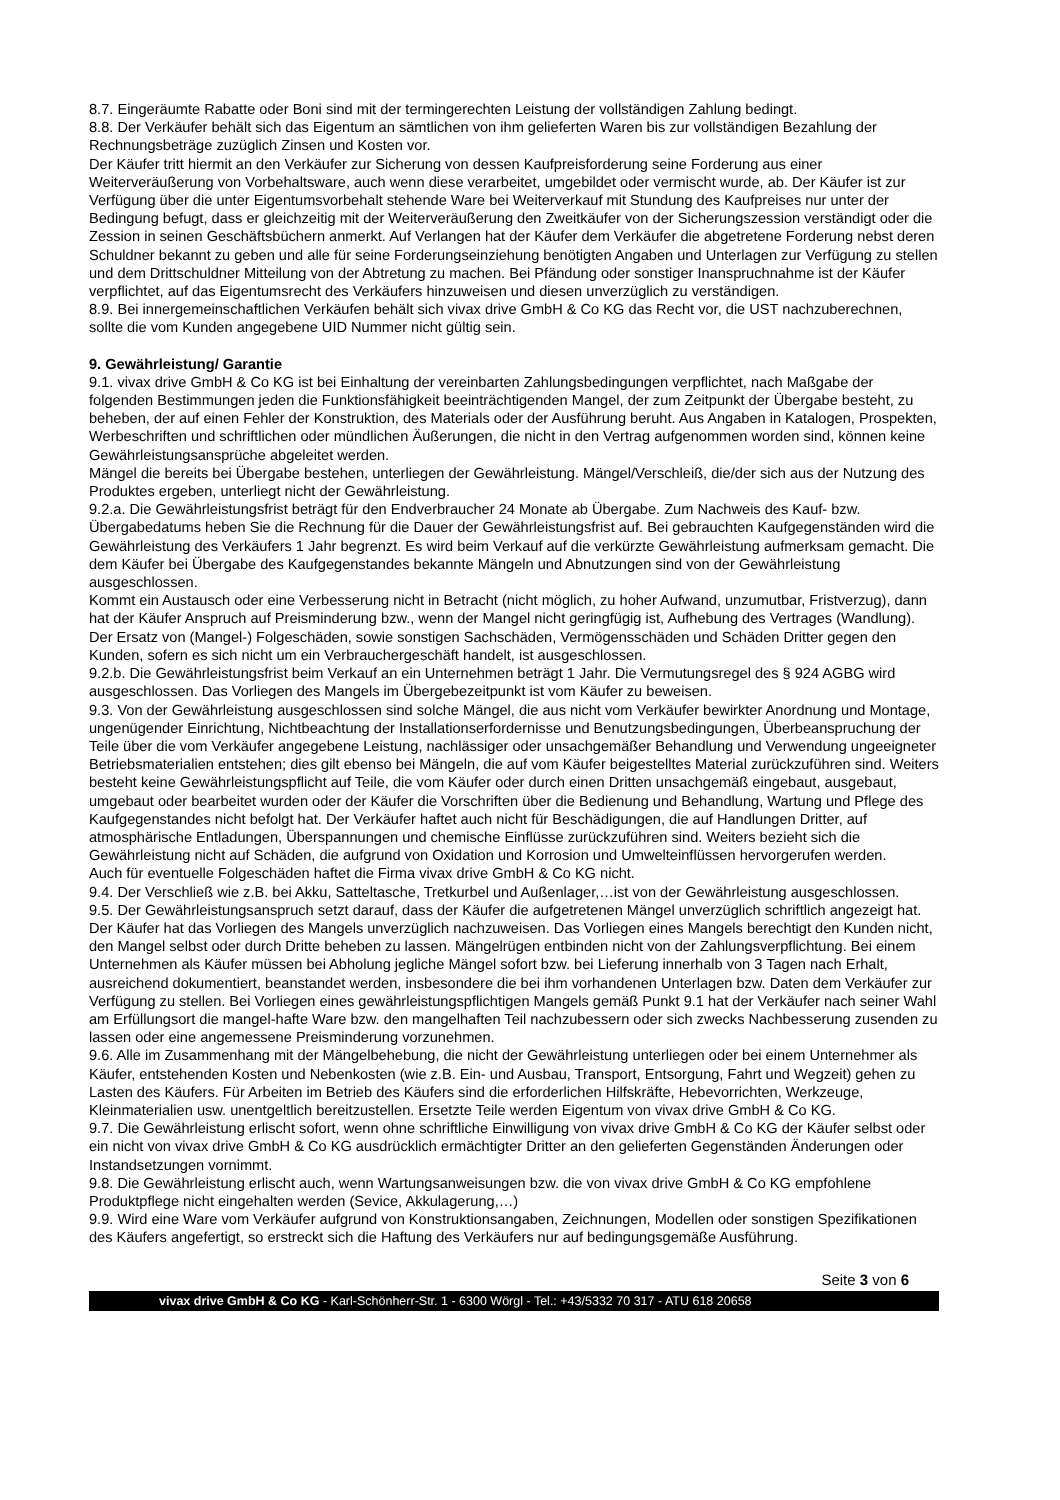8.7. Eingeräumte Rabatte oder Boni sind mit der termingerechten Leistung der vollständigen Zahlung bedingt.
8.8. Der Verkäufer behält sich das Eigentum an sämtlichen von ihm gelieferten Waren bis zur vollständigen Bezahlung der Rechnungsbeträge zuzüglich Zinsen und Kosten vor.
Der Käufer tritt hiermit an den Verkäufer zur Sicherung von dessen Kaufpreisforderung seine Forderung aus einer Weiterveräußerung von Vorbehaltsware, auch wenn diese verarbeitet, umgebildet oder vermischt wurde, ab. Der Käufer ist zur Verfügung über die unter Eigentumsvorbehalt stehende Ware bei Weiterverkauf mit Stundung des Kaufpreises nur unter der Bedingung befugt, dass er gleichzeitig mit der Weiterveräußerung den Zweitkäufer von der Sicherungszession verständigt oder die Zession in seinen Geschäftsbüchern anmerkt. Auf Verlangen hat der Käufer dem Verkäufer die abgetretene Forderung nebst deren Schuldner bekannt zu geben und alle für seine Forderungseinziehung benötigten Angaben und Unterlagen zur Verfügung zu stellen und dem Drittschuldner Mitteilung von der Abtretung zu machen. Bei Pfändung oder sonstiger Inanspruchnahme ist der Käufer verpflichtet, auf das Eigentumsrecht des Verkäufers hinzuweisen und diesen unverzüglich zu verständigen.
8.9. Bei innergemeinschaftlichen Verkäufen behält sich vivax drive GmbH & Co KG das Recht vor, die UST nachzuberechnen, sollte die vom Kunden angegebene UID Nummer nicht gültig sein.
9. Gewährleistung/ Garantie
9.1. vivax drive GmbH & Co KG ist bei Einhaltung der vereinbarten Zahlungsbedingungen verpflichtet, nach Maßgabe der folgenden Bestimmungen jeden die Funktionsfähigkeit beeinträchtigenden Mangel, der zum Zeitpunkt der Übergabe besteht, zu beheben, der auf einen Fehler der Konstruktion, des Materials oder der Ausführung beruht. Aus Angaben in Katalogen, Prospekten, Werbeschriften und schriftlichen oder mündlichen Äußerungen, die nicht in den Vertrag aufgenommen worden sind, können keine Gewährleistungsansprüche abgeleitet werden.
Mängel die bereits bei Übergabe bestehen, unterliegen der Gewährleistung. Mängel/Verschleiß, die/der sich aus der Nutzung des Produktes ergeben, unterliegt nicht der Gewährleistung.
9.2.a. Die Gewährleistungsfrist beträgt für den Endverbraucher 24 Monate ab Übergabe. Zum Nachweis des Kauf- bzw. Übergabedatums heben Sie die Rechnung für die Dauer der Gewährleistungsfrist auf. Bei gebrauchten Kaufgegenständen wird die Gewährleistung des Verkäufers 1 Jahr begrenzt. Es wird beim Verkauf auf die verkürzte Gewährleistung aufmerksam gemacht. Die dem Käufer bei Übergabe des Kaufgegenstandes bekannte Mängeln und Abnutzungen sind von der Gewährleistung ausgeschlossen.
Kommt ein Austausch oder eine Verbesserung nicht in Betracht (nicht möglich, zu hoher Aufwand, unzumutbar, Fristverzug), dann hat der Käufer Anspruch auf Preisminderung bzw., wenn der Mangel nicht geringfügig ist, Aufhebung des Vertrages (Wandlung). Der Ersatz von (Mangel-) Folgeschäden, sowie sonstigen Sachschäden, Vermögensschäden und Schäden Dritter gegen den Kunden, sofern es sich nicht um ein Verbrauchergeschäft handelt, ist ausgeschlossen.
9.2.b. Die Gewährleistungsfrist beim Verkauf an ein Unternehmen beträgt 1 Jahr. Die Vermutungsregel des § 924 AGBG wird ausgeschlossen. Das Vorliegen des Mangels im Übergebezeitpunkt ist vom Käufer zu beweisen.
9.3. Von der Gewährleistung ausgeschlossen sind solche Mängel, die aus nicht vom Verkäufer bewirkter Anordnung und Montage, ungenügender Einrichtung, Nichtbeachtung der Installationserfordernisse und Benutzungsbedingungen, Überbeanspruchung der Teile über die vom Verkäufer angegebene Leistung, nachlässiger oder unsachgemäßer Behandlung und Verwendung ungeeigneter Betriebsmaterialien entstehen; dies gilt ebenso bei Mängeln, die auf vom Käufer beigestelltes Material zurückzuführen sind. Weiters besteht keine Gewährleistungspflicht auf Teile, die vom Käufer oder durch einen Dritten unsachgemäß eingebaut, ausgebaut, umgebaut oder bearbeitet wurden oder der Käufer die Vorschriften über die Bedienung und Behandlung, Wartung und Pflege des Kaufgegenstandes nicht befolgt hat. Der Verkäufer haftet auch nicht für Beschädigungen, die auf Handlungen Dritter, auf atmosphärische Entladungen, Überspannungen und chemische Einflüsse zurückzuführen sind. Weiters bezieht sich die Gewährleistung nicht auf Schäden, die aufgrund von Oxidation und Korrosion und Umwelteinflüssen hervorgerufen werden.
Auch für eventuelle Folgeschäden haftet die Firma vivax drive GmbH & Co KG nicht.
9.4. Der Verschließ wie z.B. bei Akku, Satteltasche, Tretkurbel und Außenlager,…ist von der Gewährleistung ausgeschlossen.
9.5. Der Gewährleistungsanspruch setzt darauf, dass der Käufer die aufgetretenen Mängel unverzüglich schriftlich angezeigt hat. Der Käufer hat das Vorliegen des Mangels unverzüglich nachzuweisen. Das Vorliegen eines Mangels berechtigt den Kunden nicht, den Mangel selbst oder durch Dritte beheben zu lassen. Mängelrügen entbinden nicht von der Zahlungsverpflichtung. Bei einem Unternehmen als Käufer müssen bei Abholung jegliche Mängel sofort bzw. bei Lieferung innerhalb von 3 Tagen nach Erhalt, ausreichend dokumentiert, beanstandet werden, insbesondere die bei ihm vorhandenen Unterlagen bzw. Daten dem Verkäufer zur Verfügung zu stellen. Bei Vorliegen eines gewährleistungspflichtigen Mangels gemäß Punkt 9.1 hat der Verkäufer nach seiner Wahl am Erfüllungsort die mangel-hafte Ware bzw. den mangelhaften Teil nachzubessern oder sich zwecks Nachbesserung zusenden zu lassen oder eine angemessene Preisminderung vorzunehmen.
9.6. Alle im Zusammenhang mit der Mängelbehebung, die nicht der Gewährleistung unterliegen oder bei einem Unternehmer als Käufer, entstehenden Kosten und Nebenkosten (wie z.B. Ein- und Ausbau, Transport, Entsorgung, Fahrt und Wegzeit) gehen zu Lasten des Käufers. Für Arbeiten im Betrieb des Käufers sind die erforderlichen Hilfskräfte, Hebevorrichten, Werkzeuge, Kleinmaterialien usw. unentgeltlich bereitzustellen. Ersetzte Teile werden Eigentum von vivax drive GmbH & Co KG.
9.7. Die Gewährleistung erlischt sofort, wenn ohne schriftliche Einwilligung von vivax drive GmbH & Co KG der Käufer selbst oder ein nicht von vivax drive GmbH & Co KG ausdrücklich ermächtigter Dritter an den gelieferten Gegenständen Änderungen oder Instandsetzungen vornimmt.
9.8. Die Gewährleistung erlischt auch, wenn Wartungsanweisungen bzw. die von vivax drive GmbH & Co KG empfohlene Produktpflege nicht eingehalten werden (Sevice, Akkulagerung,…)
9.9. Wird eine Ware vom Verkäufer aufgrund von Konstruktionsangaben, Zeichnungen, Modellen oder sonstigen Spezifikationen des Käufers angefertigt, so erstreckt sich die Haftung des Verkäufers nur auf bedingungsgemäße Ausführung.
Seite 3 von 6
vivax drive GmbH & Co KG - Karl-Schönherr-Str. 1 - 6300 Wörgl - Tel.: +43/5332 70 317 - ATU 618 20658